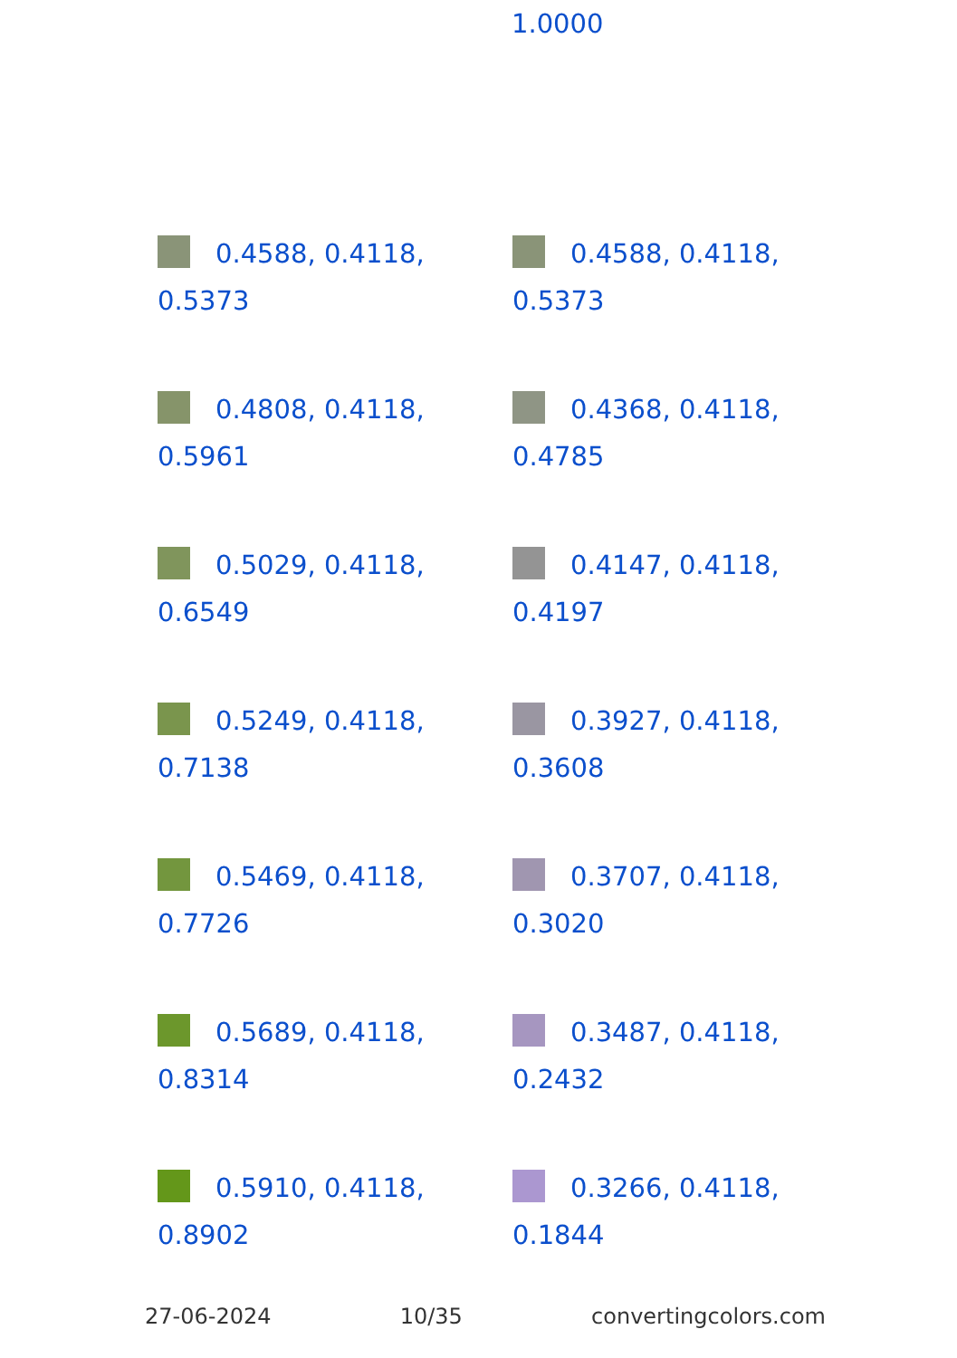1.0000
0.4588, 0.4118, 0.5373
0.4588, 0.4118, 0.5373
0.4808, 0.4118, 0.5961
0.4368, 0.4118, 0.4785
0.5029, 0.4118, 0.6549
0.4147, 0.4118, 0.4197
0.5249, 0.4118, 0.7138
0.3927, 0.4118, 0.3608
0.5469, 0.4118, 0.7726
0.3707, 0.4118, 0.3020
0.5689, 0.4118, 0.8314
0.3487, 0.4118, 0.2432
0.5910, 0.4118, 0.8902
0.3266, 0.4118, 0.1844
27-06-2024 10/35 convertingcolors.com